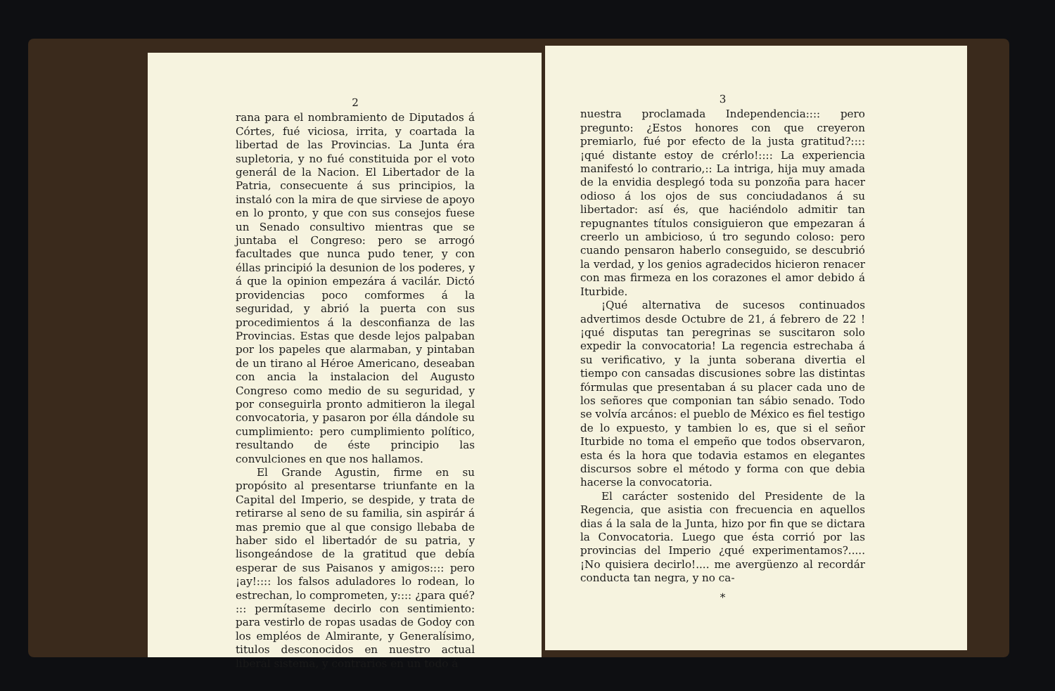2
rana para el nombramiento de Diputados á Córtes, fué viciosa, irrita, y coartada la libertad de las Provincias. La Junta éra supletoria, y no fué constituida por el voto generál de la Nacion. El Libertador de la Patria, consecuente á sus principios, la instaló con la mira de que sirviese de apoyo en lo pronto, y que con sus consejos fuese un Senado consultivo mientras que se juntaba el Congreso: pero se arrogó facultades que nunca pudo tener, y con éllas principió la desunion de los poderes, y á que la opinion empezára á vacilár. Dictó providencias poco comformes á la seguridad, y abrió la puerta con sus procedimientos á la desconfianza de las Provincias. Estas que desde lejos palpaban por los papeles que alarmaban, y pintaban de un tirano al Héroe Americano, deseaban con ancia la instalacion del Augusto Congreso como medio de su seguridad, y por conseguirla pronto admitieron la ilegal convocatoria, y pasaron por élla dándole su cumplimiento: pero cumplimiento político, resultando de éste principio las convulciones en que nos hallamos.
El Grande Agustin, firme en su propósito al presentarse triunfante en la Capital del Imperio, se despide, y trata de retirarse al seno de su familia, sin aspirár á mas premio que al que consigo llebaba de haber sido el libertadór de su patria, y lisongeándose de la gratitud que debía esperar de sus Paisanos y amigos:::: pero ¡ay!:::: los falsos aduladores lo rodean, lo estrechan, lo comprometen, y:::: ¿para qué? ::: permítaseme decirlo con sentimiento: para vestirlo de ropas usadas de Godoy con los empléos de Almirante, y Generalísimo, titulos desconocidos en nuestro actual liberál sistema, y contrarios en un todo á
3
nuestra proclamada Independencia:::: pero pregunto: ¿Estos honores con que creyeron premiarlo, fué por efecto de la justa gratitud?:::: ¡qué distante estoy de crérlo!:::: La experiencia manifestó lo contrario,:: La intriga, hija muy amada de la envidia desplegó toda su ponzoña para hacer odioso á los ojos de sus conciudadanos á su libertador: así és, que haciéndolo admitir tan repugnantes títulos consiguieron que empezaran á creerlo un ambicioso, ú tro segundo coloso: pero cuando pensaron haberlo conseguido, se descubrió la verdad, y los genios agradecidos hicieron renacer con mas firmeza en los corazones el amor debido á Iturbide.
¡Qué alternativa de sucesos continuados advertimos desde Octubre de 21, á febrero de 22 ! ¡qué disputas tan peregrinas se suscitaron solo expedir la convocatoria! La regencia estrechaba á su verificativo, y la junta soberana divertia el tiempo con cansadas discusiones sobre las distintas fórmulas que presentaban á su placer cada uno de los señores que componian tan sábio senado. Todo se volvía arcános: el pueblo de México es fiel testigo de lo expuesto, y tambien lo es, que si el señor Iturbide no toma el empeño que todos observaron, esta és la hora que todavia estamos en elegantes discursos sobre el método y forma con que debia hacerse la convocatoria.
El carácter sostenido del Presidente de la Regencia, que asistia con frecuencia en aquellos dias á la sala de la Junta, hizo por fin que se dictara la Convocatoria. Luego que ésta corrió por las provincias del Imperio ¿qué experimentamos?..... ¡No quisiera decirlo!.... me avergüenzo al recordár conducta tan negra, y no ca-
*